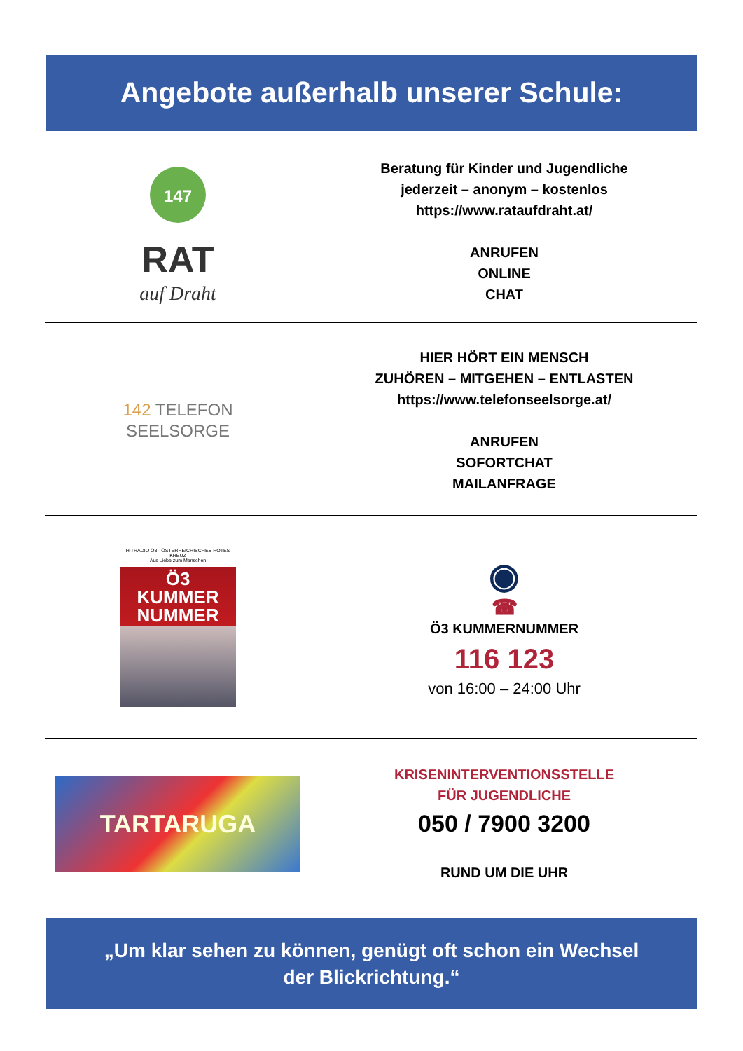Angebote außerhalb unserer Schule:
147
RAT
auf Draht
Beratung für Kinder und Jugendliche
jederzeit – anonym – kostenlos
https://www.rataufdraht.at/
ANRUFEN
ONLINE
CHAT
142 TELEFON
SEELSORGE
HIER HÖRT EIN MENSCH
ZUHÖREN – MITGEHEN – ENTLASTEN
https://www.telefonseelsorge.at/
ANRUFEN
SOFORTCHAT
MAILANFRAGE
HITRADIO Ö3 ÖSTERREICHISCHES ROTES KREUZ
Aus Liebe zum Menschen
Ö3
KUMMER
NUMMER
◉
☎
Ö3 KUMMERNUMMER
116 123
von 16:00 – 24:00 Uhr
TARTARUGA
KRISENINTERVENTIONSSTELLE
FÜR JUGENDLICHE
050 / 7900 3200
RUND UM DIE UHR
„Um klar sehen zu können, genügt oft schon ein Wechsel
der Blickrichtung.“